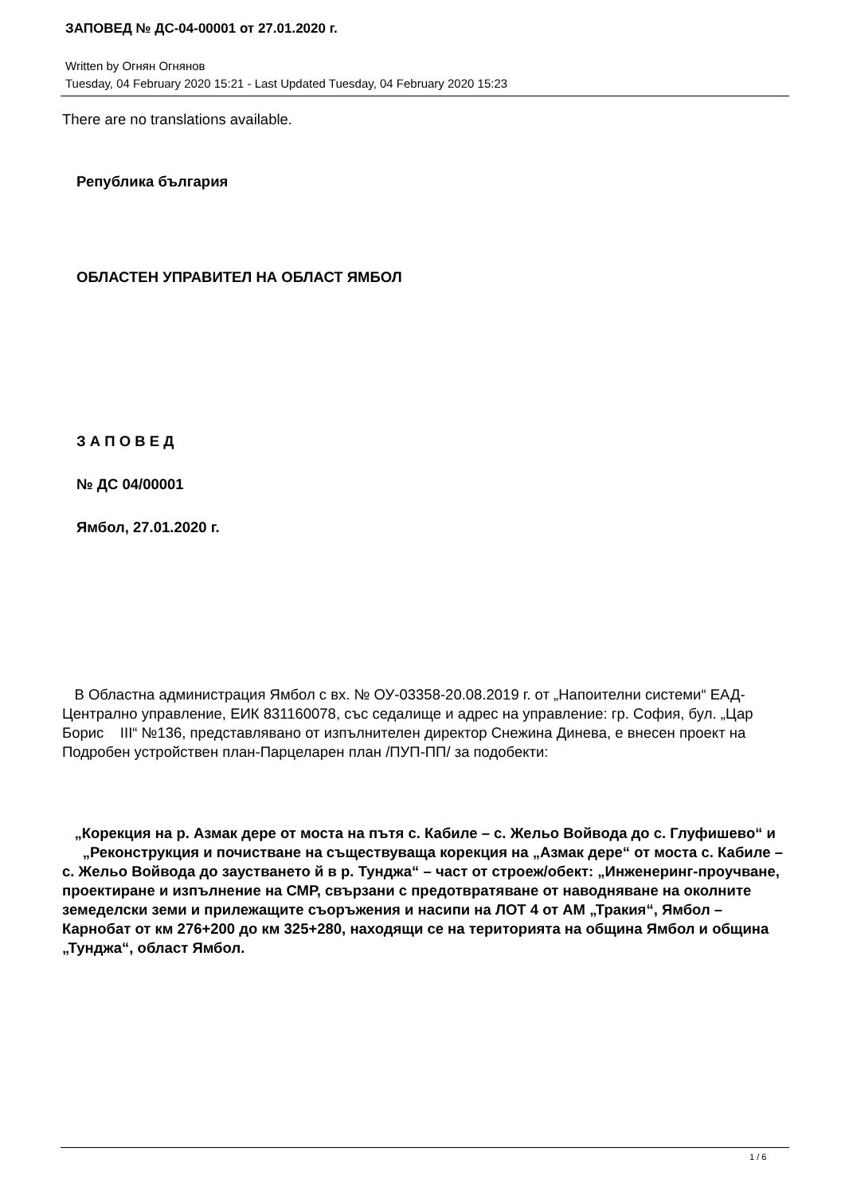ЗАПОВЕД № ДС-04-00001 от 27.01.2020 г.
Written by Огнян Огнянов
Tuesday, 04 February 2020 15:21 - Last Updated Tuesday, 04 February 2020 15:23
There are no translations available.
Република българия
ОБЛАСТЕН УПРАВИТЕЛ НА ОБЛАСТ ЯМБОЛ
З А П О В Е Д
№ ДС 04/00001
Ямбол, 27.01.2020 г.
В Областна администрация Ямбол с вх. № ОУ-03358-20.08.2019 г. от „Напоителни системи“ ЕАД-Централно управление, ЕИК 831160078, със седалище и адрес на управление: гр. София, бул. „Цар Борис III“ №136, представлявано от изпълнителен директор Снежина Динева, е внесен проект на Подробен устройствен план-Парцеларен план /ПУП-ПП/ за подобекти:
„Корекция на р. Азмак дере от моста на пътя с. Кабиле – с. Жельо Войвода до с. Глуфишево“ и „Реконструкция и почистване на съществуваща корекция на „Азмак дере“ от моста с. Кабиле – с. Жельо Войвода до заустването й в р. Тунджа“ – част от строеж/обект: „Инженеринг-проучване, проектиране и изпълнение на СМР, свързани с предотвратяване от наводняване на околните земеделски земи и прилежащите съоръжения и насипи на ЛОТ 4 от АМ „Тракия“, Ямбол – Карнобат от км 276+200 до км 325+280, находящи се на територията на община Ямбол и община „Тунджа“, област Ямбол.
1 / 6